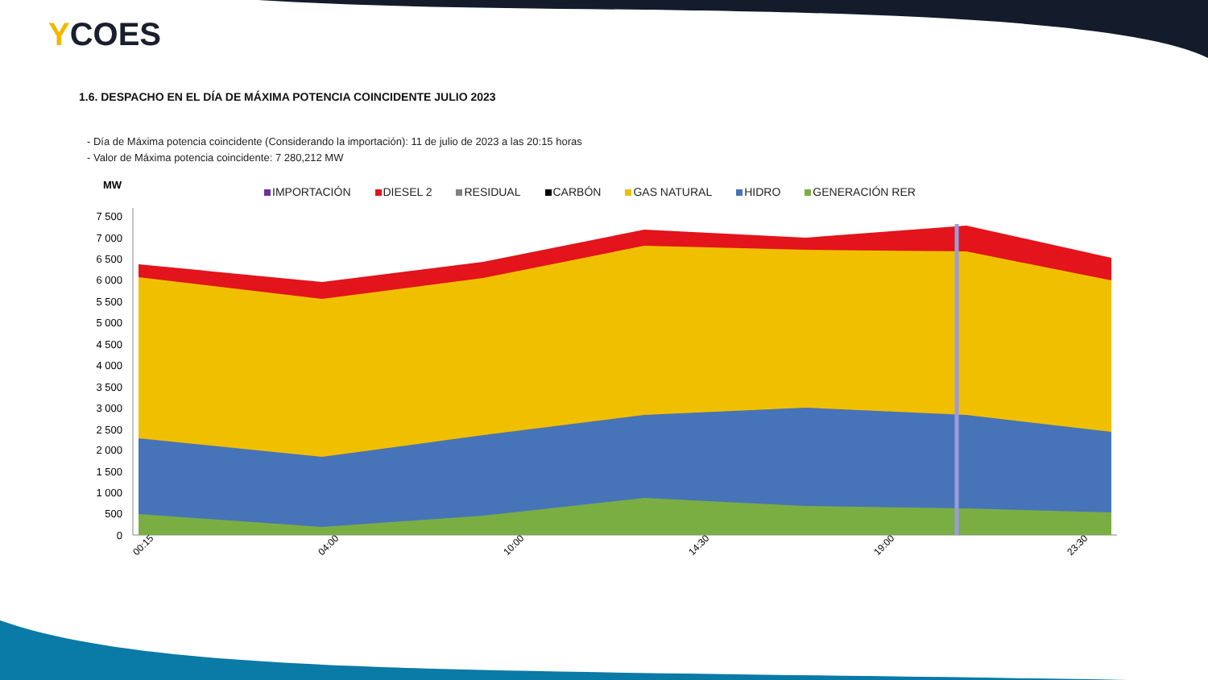YCOES
1.6. DESPACHO EN EL DÍA DE MÁXIMA POTENCIA COINCIDENTE JULIO 2023
- Día de Máxima potencia coincidente (Considerando la importación): 11 de julio de 2023 a las 20:15 horas
- Valor de Máxima potencia coincidente: 7 280,212 MW
IMPORTACIÓN DIESEL 2 RESIDUAL CARBÓN GAS NATURAL HIDRO GENERACIÓN RER
MW
7 500
7 000
6 500
6 000
5 500
5 000
4 500
4 000
3 500
3 000
2 500
2 000
1 500
1 000
500
0
00:15
04:00
10:00
14:30
19:00
23:30